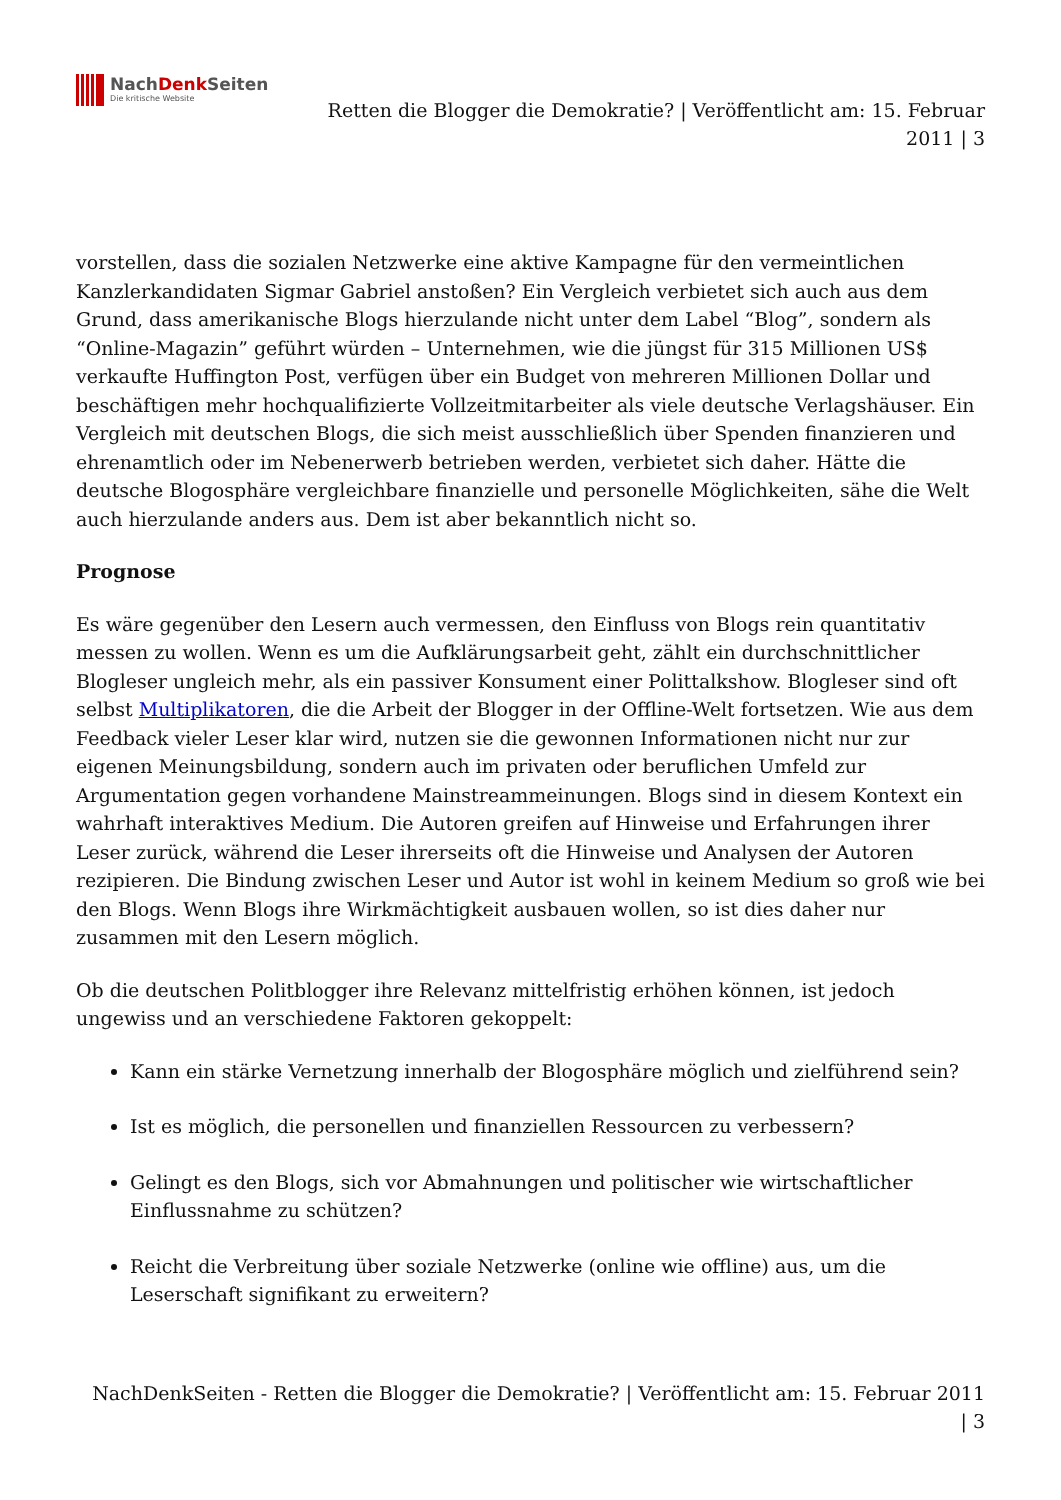NachDenk Seiten
Die kritische Website
Retten die Blogger die Demokratie? | Veröffentlicht am: 15. Februar
2011 | 3
vorstellen, dass die sozialen Netzwerke eine aktive Kampagne für den vermeintlichen Kanzlerkandidaten Sigmar Gabriel anstoßen? Ein Vergleich verbietet sich auch aus dem Grund, dass amerikanische Blogs hierzulande nicht unter dem Label “Blog”, sondern als “Online-Magazin” geführt würden – Unternehmen, wie die jüngst für 315 Millionen US$ verkaufte Huffington Post, verfügen über ein Budget von mehreren Millionen Dollar und beschäftigen mehr hochqualifizierte Vollzeitmitarbeiter als viele deutsche Verlagshäuser. Ein Vergleich mit deutschen Blogs, die sich meist ausschließlich über Spenden finanzieren und ehrenamtlich oder im Nebenerwerb betrieben werden, verbietet sich daher. Hätte die deutsche Blogosphäre vergleichbare finanzielle und personelle Möglichkeiten, sähe die Welt auch hierzulande anders aus. Dem ist aber bekanntlich nicht so.
Prognose
Es wäre gegenüber den Lesern auch vermessen, den Einfluss von Blogs rein quantitativ messen zu wollen. Wenn es um die Aufklärungsarbeit geht, zählt ein durchschnittlicher Blogleser ungleich mehr, als ein passiver Konsument einer Polittalkshow. Blogleser sind oft selbst Multiplikatoren, die die Arbeit der Blogger in der Offline-Welt fortsetzen. Wie aus dem Feedback vieler Leser klar wird, nutzen sie die gewonnen Informationen nicht nur zur eigenen Meinungsbildung, sondern auch im privaten oder beruflichen Umfeld zur Argumentation gegen vorhandene Mainstreammeinungen. Blogs sind in diesem Kontext ein wahrhaft interaktives Medium. Die Autoren greifen auf Hinweise und Erfahrungen ihrer Leser zurück, während die Leser ihrerseits oft die Hinweise und Analysen der Autoren rezipieren. Die Bindung zwischen Leser und Autor ist wohl in keinem Medium so groß wie bei den Blogs. Wenn Blogs ihre Wirkmächtigkeit ausbauen wollen, so ist dies daher nur zusammen mit den Lesern möglich.
Ob die deutschen Politblogger ihre Relevanz mittelfristig erhöhen können, ist jedoch ungewiss und an verschiedene Faktoren gekoppelt:
Kann ein stärke Vernetzung innerhalb der Blogosphäre möglich und zielführend sein?
Ist es möglich, die personellen und finanziellen Ressourcen zu verbessern?
Gelingt es den Blogs, sich vor Abmahnungen und politischer wie wirtschaftlicher Einflussnahme zu schützen?
Reicht die Verbreitung über soziale Netzwerke (online wie offline) aus, um die Leserschaft signifikant zu erweitern?
NachDenkSeiten - Retten die Blogger die Demokratie? | Veröffentlicht am: 15. Februar 2011
| 3